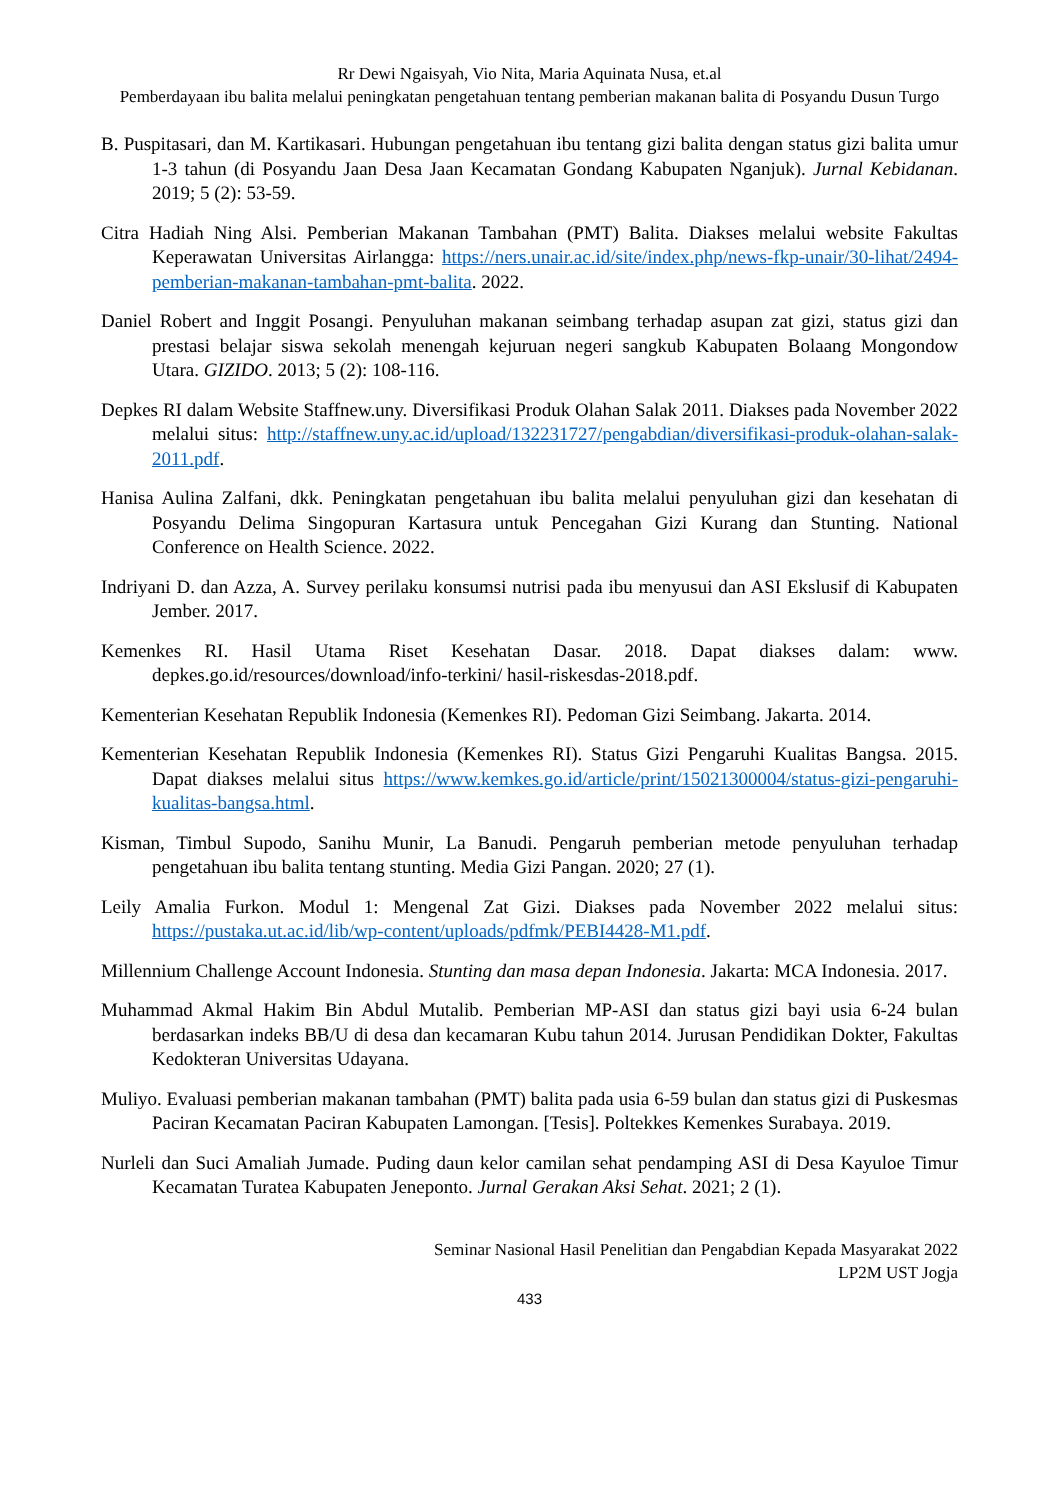Rr Dewi Ngaisyah, Vio Nita, Maria Aquinata Nusa, et.al
Pemberdayaan ibu balita melalui peningkatan pengetahuan tentang pemberian makanan balita di Posyandu Dusun Turgo
B. Puspitasari, dan M. Kartikasari. Hubungan pengetahuan ibu tentang gizi balita dengan status gizi balita umur 1-3 tahun (di Posyandu Jaan Desa Jaan Kecamatan Gondang Kabupaten Nganjuk). Jurnal Kebidanan. 2019; 5 (2): 53-59.
Citra Hadiah Ning Alsi. Pemberian Makanan Tambahan (PMT) Balita. Diakses melalui website Fakultas Keperawatan Universitas Airlangga: https://ners.unair.ac.id/site/index.php/news-fkp-unair/30-lihat/2494-pemberian-makanan-tambahan-pmt-balita. 2022.
Daniel Robert and Inggit Posangi. Penyuluhan makanan seimbang terhadap asupan zat gizi, status gizi dan prestasi belajar siswa sekolah menengah kejuruan negeri sangkub Kabupaten Bolaang Mongondow Utara. GIZIDO. 2013; 5 (2): 108-116.
Depkes RI dalam Website Staffnew.uny. Diversifikasi Produk Olahan Salak 2011. Diakses pada November 2022 melalui situs: http://staffnew.uny.ac.id/upload/132231727/pengabdian/diversifikasi-produk-olahan-salak-2011.pdf.
Hanisa Aulina Zalfani, dkk. Peningkatan pengetahuan ibu balita melalui penyuluhan gizi dan kesehatan di Posyandu Delima Singopuran Kartasura untuk Pencegahan Gizi Kurang dan Stunting. National Conference on Health Science. 2022.
Indriyani D. dan Azza, A. Survey perilaku konsumsi nutrisi pada ibu menyusui dan ASI Ekslusif di Kabupaten Jember. 2017.
Kemenkes RI. Hasil Utama Riset Kesehatan Dasar. 2018. Dapat diakses dalam: www. depkes.go.id/resources/download/info-terkini/ hasil-riskesdas-2018.pdf.
Kementerian Kesehatan Republik Indonesia (Kemenkes RI). Pedoman Gizi Seimbang. Jakarta. 2014.
Kementerian Kesehatan Republik Indonesia (Kemenkes RI). Status Gizi Pengaruhi Kualitas Bangsa. 2015. Dapat diakses melalui situs https://www.kemkes.go.id/article/print/15021300004/status-gizi-pengaruhi-kualitas-bangsa.html.
Kisman, Timbul Supodo, Sanihu Munir, La Banudi. Pengaruh pemberian metode penyuluhan terhadap pengetahuan ibu balita tentang stunting. Media Gizi Pangan. 2020; 27 (1).
Leily Amalia Furkon. Modul 1: Mengenal Zat Gizi. Diakses pada November 2022 melalui situs: https://pustaka.ut.ac.id/lib/wp-content/uploads/pdfmk/PEBI4428-M1.pdf.
Millennium Challenge Account Indonesia. Stunting dan masa depan Indonesia. Jakarta: MCA Indonesia. 2017.
Muhammad Akmal Hakim Bin Abdul Mutalib. Pemberian MP-ASI dan status gizi bayi usia 6-24 bulan berdasarkan indeks BB/U di desa dan kecamaran Kubu tahun 2014. Jurusan Pendidikan Dokter, Fakultas Kedokteran Universitas Udayana.
Muliyo. Evaluasi pemberian makanan tambahan (PMT) balita pada usia 6-59 bulan dan status gizi di Puskesmas Paciran Kecamatan Paciran Kabupaten Lamongan. [Tesis]. Poltekkes Kemenkes Surabaya. 2019.
Nurleli dan Suci Amaliah Jumade. Puding daun kelor camilan sehat pendamping ASI di Desa Kayuloe Timur Kecamatan Turatea Kabupaten Jeneponto. Jurnal Gerakan Aksi Sehat. 2021; 2 (1).
Seminar Nasional Hasil Penelitian dan Pengabdian Kepada Masyarakat 2022
LP2M UST Jogja
433